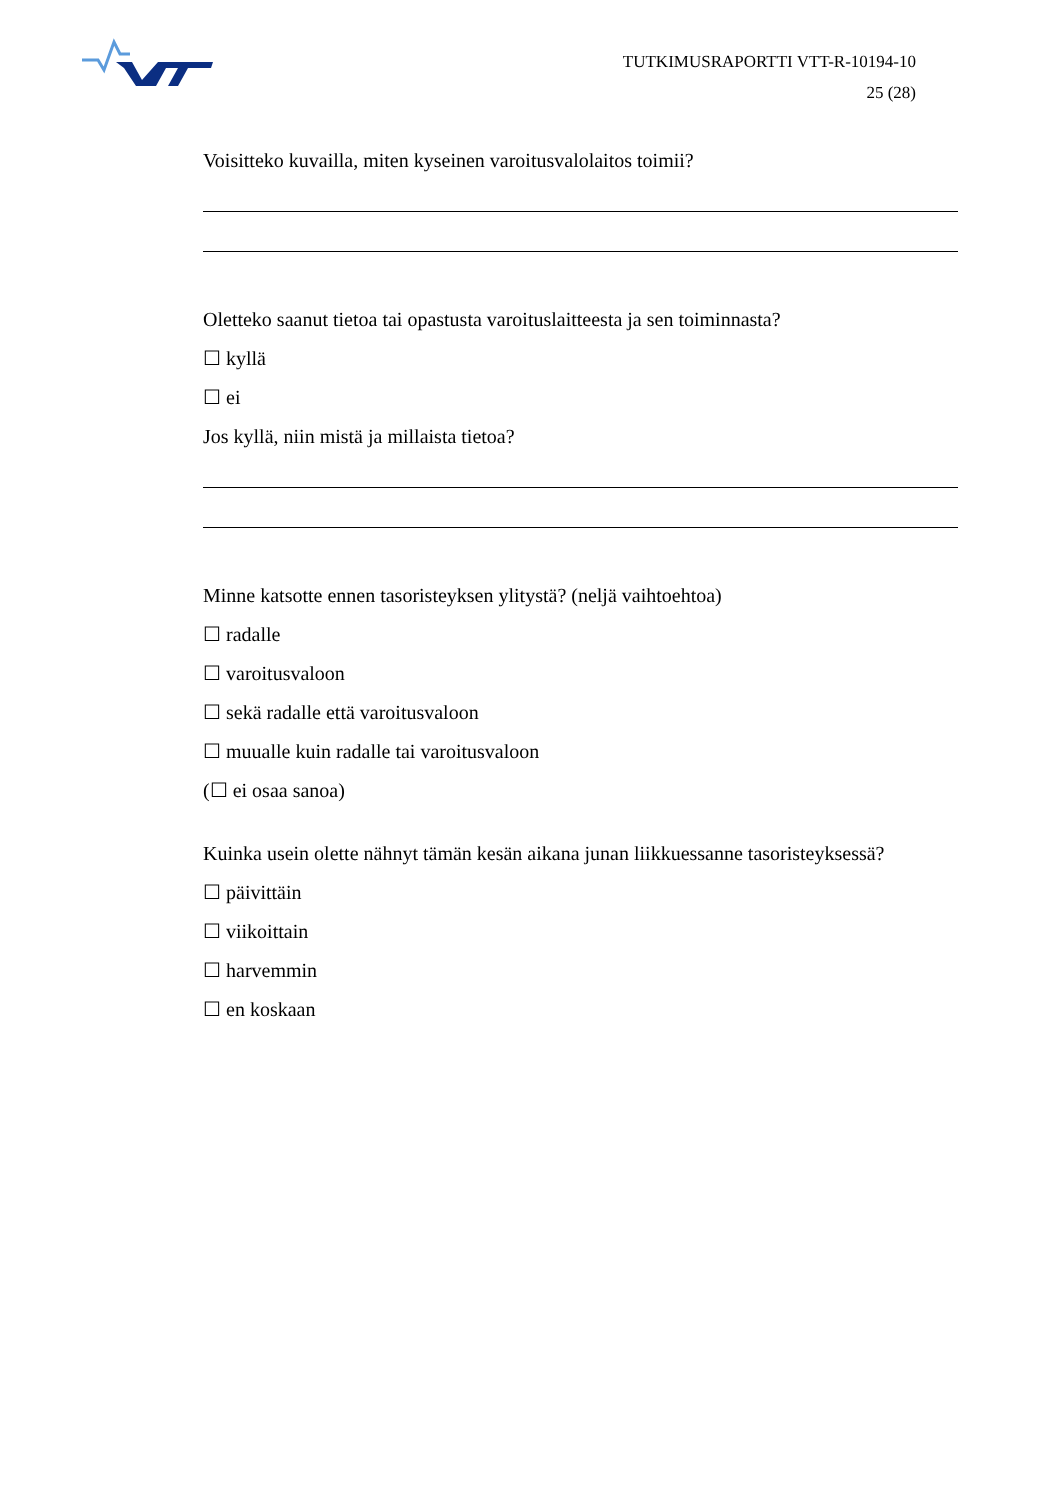TUTKIMUSRAPORTTI VTT-R-10194-10
25 (28)
Voisitteko kuvailla, miten kyseinen varoitusvalolaitos toimii?
Oletteko saanut tietoa tai opastusta varoituslaitteesta ja sen toiminnasta?
☐ kyllä
☐ ei
Jos kyllä, niin mistä ja millaista tietoa?
Minne katsotte ennen tasoristeyksen ylitystä? (neljä vaihtoehtoa)
☐ radalle
☐ varoitusvaloon
☐ sekä radalle että varoitusvaloon
☐ muualle kuin radalle tai varoitusvaloon
(☐ ei osaa sanoa)
Kuinka usein olette nähnyt tämän kesän aikana junan liikkuessanne tasoristeyksessä?
☐ päivittäin
☐ viikoittain
☐ harvemmin
☐ en koskaan